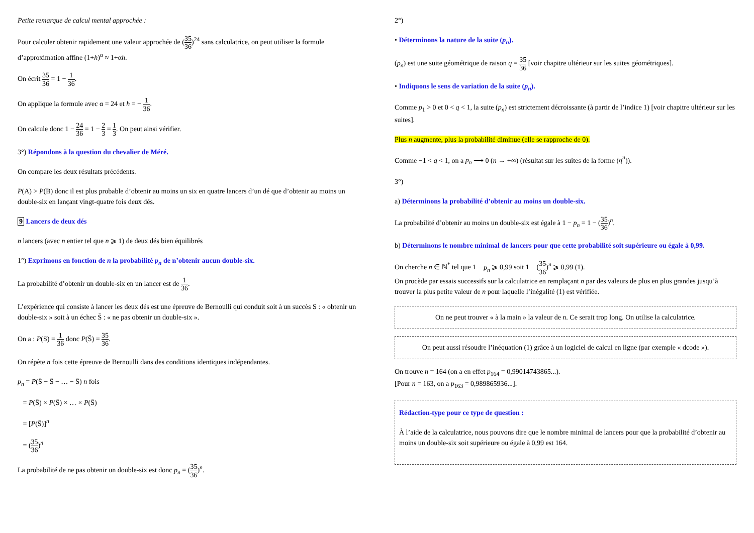Petite remarque de calcul mental approchée :
Pour calculer obtenir rapidement une valeur approchée de (35 36)<sup>24</sup> sans calculatrice, on peut utiliser la formule d’approximation affine (1+h)<sup>α</sup> ≈ 1+αh.
On écrit 35 36 = 1 − 1 36.
On applique la formule avec α = 24 et h = − 1 36.
On calcule donc 1 − 24 36 = 1 − 2 3 = 1 3. On peut ainsi vérifier.
3°) Répondons à la question du chevalier de Méré.
On compare les deux résultats précédents.
P(A) > P(B) donc il est plus probable d’obtenir au moins un six en quatre lancers d’un dé que d’obtenir au moins un double-six en lançant vingt-quatre fois deux dés.
9 Lancers de deux dés
n lancers (avec n entier tel que n ⩾ 1) de deux dés bien équilibrés
1°) Exprimons en fonction de n la probabilité p<sub>n</sub> de n’obtenir aucun double-six.
La probabilité d’obtenir un double-six en un lancer est de 1 36.
L’expérience qui consiste à lancer les deux dés est une épreuve de Bernoulli qui conduit soit à un succès S : « obtenir un double-six » soit à un échec S̄ : « ne pas obtenir un double-six ».
On a : P(S) = 1 36 donc P(S̄) = 35 36.
On répète n fois cette épreuve de Bernoulli dans des conditions identiques indépendantes.
p<sub>n</sub> = P(S̄ − S̄ − … − S̄) n fois
= P(S̄) × P(S̄) × … × P(S̄)
= [P(S̄)]<sup>n</sup>
= (35 36)<sup>n</sup>
La probabilité de ne pas obtenir un double-six est donc p<sub>n</sub> = (35 36)<sup>n</sup>.
2°)
• Déterminons la nature de la suite (p<sub>n</sub>).
(p<sub>n</sub>) est une suite géométrique de raison q = 35 36 [voir chapitre ultérieur sur les suites géométriques].
• Indiquons le sens de variation de la suite (p<sub>n</sub>).
Comme p<sub>1</sub> > 0 et 0 < q < 1, la suite (p<sub>n</sub>) est strictement décroissante (à partir de l’indice 1) [voir chapitre ultérieur sur les suites].
Plus n augmente, plus la probabilité diminue (elle se rapproche de 0).
Comme −1 < q < 1, on a p<sub>n</sub> ⟶ 0 (n → +∞) (résultat sur les suites de la forme (q<sup>n</sup>)).
3°)
a) Déterminons la probabilité d’obtenir au moins un double-six.
La probabilité d’obtenir au moins un double-six est égale à 1 − p<sub>n</sub> = 1 − (35 36)<sup>n</sup>.
b) Déterminons le nombre minimal de lancers pour que cette probabilité soit supérieure ou égale à 0,99.
On cherche n ∈ ℕ<sup>*</sup> tel que 1 − p<sub>n</sub> ⩾ 0,99 soit 1 − (35 36)<sup>n</sup> ⩾ 0,99 (1).
On procède par essais successifs sur la calculatrice en remplaçant n par des valeurs de plus en plus grandes jusqu’à trouver la plus petite valeur de n pour laquelle l’inégalité (1) est vérifiée.
On ne peut trouver « à la main » la valeur de n. Ce serait trop long. On utilise la calculatrice.
On peut aussi résoudre l’inéquation (1) grâce à un logiciel de calcul en ligne (par exemple « dcode »).
On trouve n = 164 (on a en effet p<sub>164</sub> = 0,99014743865...).
[Pour n = 163, on a p<sub>163</sub> = 0,989865936...].
Rédaction-type pour ce type de question :
À l’aide de la calculatrice, nous pouvons dire que le nombre minimal de lancers pour que la probabilité d’obtenir au moins un double-six soit supérieure ou égale à 0,99 est 164.